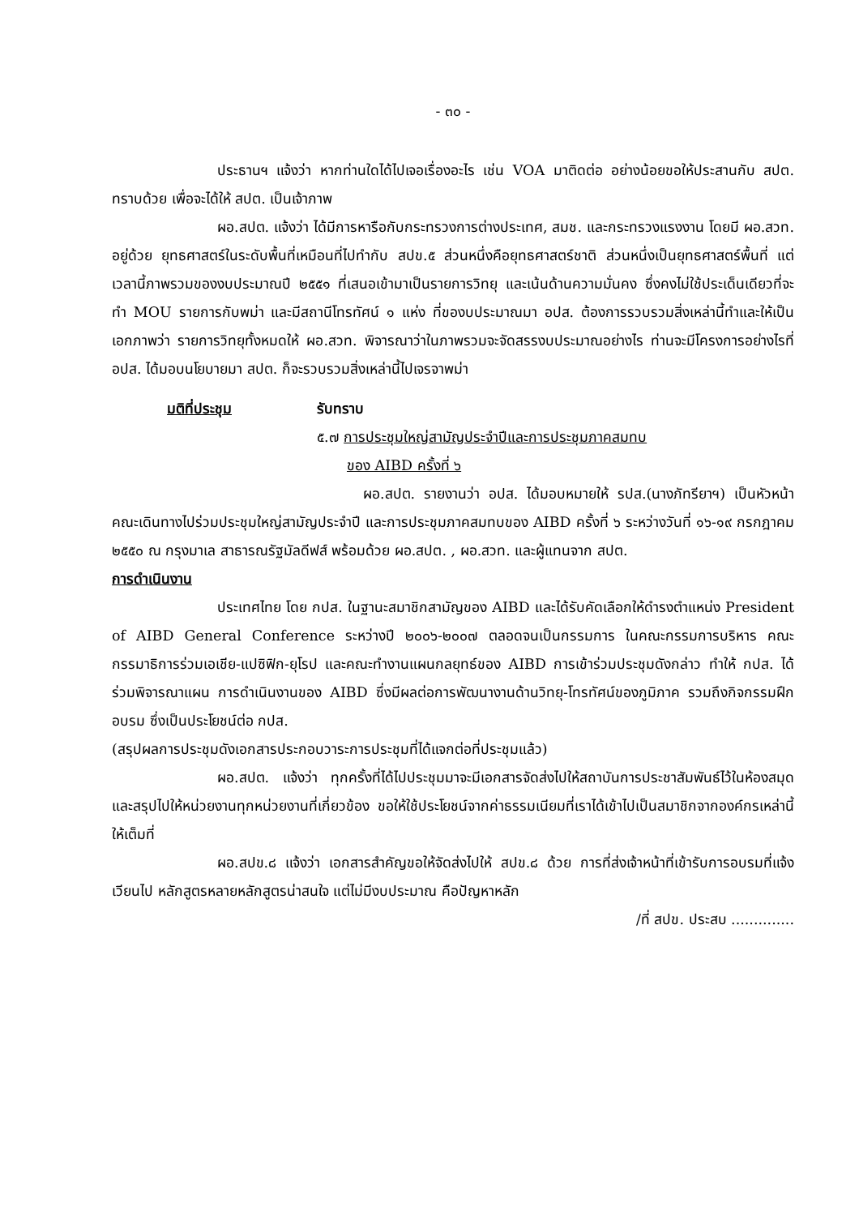- ๓๐ -
ประธานฯ แจ้งว่า หากท่านใดได้ไปเจอเรื่องอะไร เช่น VOA มาติดต่อ อย่างน้อยขอให้ประสานกับ สปต. ทราบด้วย เพื่อจะได้ให้ สปต. เป็นเจ้าภาพ
ผอ.สปต. แจ้งว่า ได้มีการหารือกับกระทรวงการต่างประเทศ, สมช. และกระทรวงแรงงาน โดยมี ผอ.สวท. อยู่ด้วย ยุทธศาสตร์ในระดับพื้นที่เหมือนที่ไปทำกับ สปข.๕ ส่วนหนึ่งคือยุทธศาสตร์ชาติ ส่วนหนึ่งเป็นยุทธศาสตร์พื้นที่ แต่เวลานี้ภาพรวมของงบประมาณปี ๒๕๕๑ ที่เสนอเข้ามาเป็นรายการวิทยุ และเน้นด้านความมั่นคง ซึ่งคงไม่ใช้ประเด็นเดียวที่จะทำ MOU รายการกับพม่า และมีสถานีโทรทัศน์ ๑ แห่ง ที่ของบประมาณมา อปส. ต้องการรวบรวมสิ่งเหล่านี้ทำและให้เป็นเอกภาพว่า รายการวิทยุทั้งหมดให้ ผอ.สวท. พิจารณาว่าในภาพรวมจะจัดสรรงบประมาณอย่างไร ท่านจะมีโครงการอย่างไรที่ อปส. ได้มอบนโยบายมา สปต. ก็จะรวบรวมสิ่งเหล่านี้ไปเจรจาพม่า
มติที่ประชุม รับทราบ
๕.๗ การประชุมใหญ่สามัญประจำปีและการประชุมภาคสมทบ
ของ AIBD ครั้งที่ ๖
ผอ.สปต. รายงานว่า อปส. ได้มอบหมายให้ รปส.(นางภัทรียาฯ) เป็นหัวหน้าคณะเดินทางไปร่วมประชุมใหญ่สามัญประจำปี และการประชุมภาคสมทบของ AIBD ครั้งที่ ๖ ระหว่างวันที่ ๑๖-๑๙ กรกฎาคม ๒๕๕๐ ณ กรุงมาเล สาธารณรัฐมัลดีฟส์ พร้อมด้วย ผอ.สปต. , ผอ.สวท. และผู้แทนจาก สปต.
การดำเนินงาน
ประเทศไทย โดย กปส. ในฐานะสมาชิกสามัญของ AIBD และได้รับคัดเลือกให้ดำรงตำแหน่ง President of AIBD General Conference ระหว่างปี ๒๐๐๖-๒๐๐๗ ตลอดจนเป็นกรรมการ ในคณะกรรมการบริหาร คณะกรรมาธิการร่วมเอเชีย-แปซิฟิก-ยุโรป และคณะทำงานแผนกลยุทธ์ของ AIBD การเข้าร่วมประชุมดังกล่าว ทำให้ กปส. ได้ร่วมพิจารณาแผน การดำเนินงานของ AIBD ซึ่งมีผลต่อการพัฒนางานด้านวิทยุ-โทรทัศน์ของภูมิภาค รวมถึงกิจกรรมฝึกอบรม ซึ่งเป็นประโยชน์ต่อ กปส.
(สรุปผลการประชุมดังเอกสารประกอบวาระการประชุมที่ได้แจกต่อที่ประชุมแล้ว)
ผอ.สปต. แจ้งว่า ทุกครั้งที่ได้ไปประชุมมาจะมีเอกสารจัดส่งไปให้สถาบันการประชาสัมพันธ์ไว้ในห้องสมุด และสรุปไปให้หน่วยงานทุกหน่วยงานที่เกี่ยวข้อง ขอให้ใช้ประโยชน์จากค่าธรรมเนียมที่เราได้เข้าไปเป็นสมาชิกจากองค์กรเหล่านี้ให้เต็มที่
ผอ.สปข.๘ แจ้งว่า เอกสารสำคัญขอให้จัดส่งไปให้ สปข.๘ ด้วย การที่ส่งเจ้าหน้าที่เข้ารับการอบรมที่แจ้งเวียนไป หลักสูตรหลายหลักสูตรน่าสนใจ แต่ไม่มีงบประมาณ คือปัญหาหลัก
/ที่ สปข. ประสบ ..............